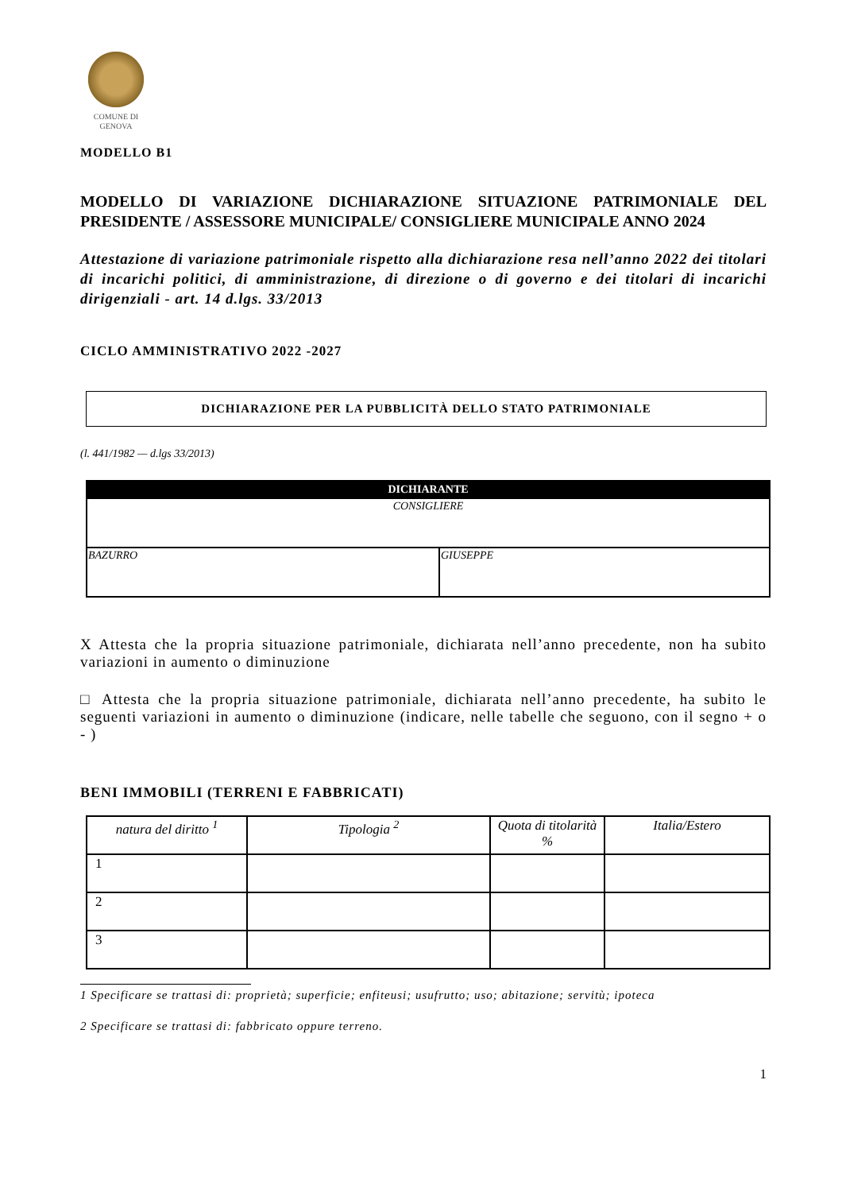COMUNE DI
GENOVA
MODELLO B1
MODELLO DI VARIAZIONE DICHIARAZIONE SITUAZIONE PATRIMONIALE DEL PRESIDENTE / ASSESSORE MUNICIPALE/ CONSIGLIERE MUNICIPALE ANNO 2024
Attestazione di variazione patrimoniale rispetto alla dichiarazione resa nell’anno 2022 dei titolari di incarichi politici, di amministrazione, di direzione o di governo e dei titolari di incarichi dirigenziali - art. 14 d.lgs. 33/2013
CICLO AMMINISTRATIVO 2022 -2027
DICHIARAZIONE PER LA PUBBLICITÀ DELLO STATO PATRIMONIALE
(l. 441/1982 — d.lgs 33/2013)
| DICHIARANTE | |
| --- | --- |
| CONSIGLIERE | |
| BAZURRO | GIUSEPPE |
X Attesta che la propria situazione patrimoniale, dichiarata nell’anno precedente, non ha subito variazioni in aumento o diminuzione
□ Attesta che la propria situazione patrimoniale, dichiarata nell’anno precedente, ha subito le seguenti variazioni in aumento o diminuzione (indicare, nelle tabelle che seguono, con il segno + o - )
BENI IMMOBILI (TERRENI E FABBRICATI)
| natura del diritto <sup>1</sup> | Tipologia <sup>2</sup> | Quota di titolarità % | Italia/Estero |
| --- | --- | --- | --- |
| 1 | | | |
| 2 | | | |
| 3 | | | |
1 Specificare se trattasi di: proprietà; superficie; enfiteusi; usufrutto; uso; abitazione; servitù; ipoteca
2 Specificare se trattasi di: fabbricato oppure terreno.
1